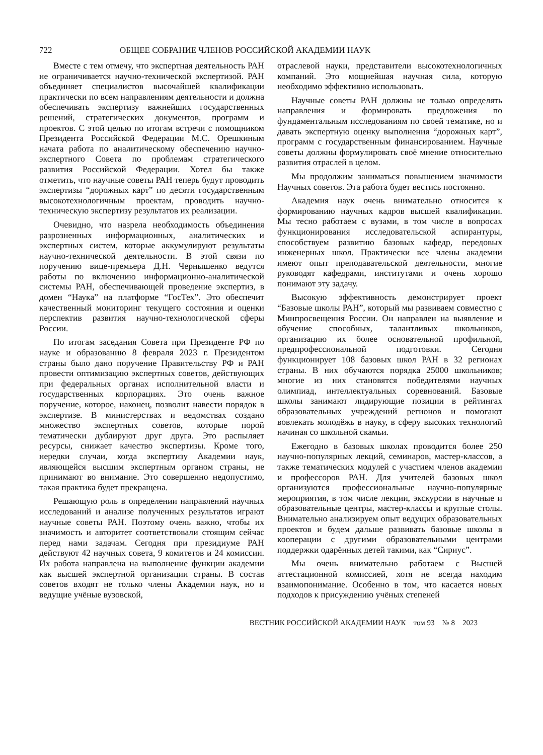722 ОБЩЕЕ СОБРАНИЕ ЧЛЕНОВ РОССИЙСКОЙ АКАДЕМИИ НАУК
Вместе с тем отмечу, что экспертная деятельность РАН не ограничивается научно-технической экспертизой. РАН объединяет специалистов высочайшей квалификации практически по всем направлениям деятельности и должна обеспечивать экспертизу важнейших государственных решений, стратегических документов, программ и проектов. С этой целью по итогам встречи с помощником Президента Российской Федерации М.С. Орешкиным начата работа по аналитическому обеспечению научно-экспертного Совета по проблемам стратегического развития Российской Федерации. Хотел бы также отметить, что научные советы РАН теперь будут проводить экспертизы “дорожных карт” по десяти государственным высокотехнологичным проектам, проводить научно-техническую экспертизу результатов их реализации.
Очевидно, что назрела необходимость объединения разрозненных информационных, аналитических и экспертных систем, которые аккумулируют результаты научно-технической деятельности. В этой связи по поручению вице-премьера Д.Н. Чернышенко ведутся работы по включению информационно-аналитической системы РАН, обеспечивающей проведение экспертиз, в домен “Наука” на платформе “ГосТех”. Это обеспечит качественный мониторинг текущего состояния и оценки перспектив развития научно-технологической сферы России.
По итогам заседания Совета при Президенте РФ по науке и образованию 8 февраля 2023 г. Президентом страны было дано поручение Правительству РФ и РАН провести оптимизацию экспертных советов, действующих при федеральных органах исполнительной власти и государственных корпорациях. Это очень важное поручение, которое, наконец, позволит навести порядок в экспертизе. В министерствах и ведомствах создано множество экспертных советов, которые порой тематически дублируют друг друга. Это распыляет ресурсы, снижает качество экспертизы. Кроме того, нередки случаи, когда экспертизу Академии наук, являющейся высшим экспертным органом страны, не принимают во внимание. Это совершенно недопустимо, такая практика будет прекращена.
Решающую роль в определении направлений научных исследований и анализе полученных результатов играют научные советы РАН. Поэтому очень важно, чтобы их значимость и авторитет соответствовали стоящим сейчас перед нами задачам. Сегодня при президиуме РАН действуют 42 научных совета, 9 комитетов и 24 комиссии. Их работа направлена на выполнение функции академии как высшей экспертной организации страны. В состав советов входят не только члены Академии наук, но и ведущие учёные вузовской,
отраслевой науки, представители высокотехнологичных компаний. Это мощнейшая научная сила, которую необходимо эффективно использовать.
Научные советы РАН должны не только определять направления и формировать предложения по фундаментальным исследованиям по своей тематике, но и давать экспертную оценку выполнения “дорожных карт”, программ с государственным финансированием. Научные советы должны формулировать своё мнение относительно развития отраслей в целом.
Мы продолжим заниматься повышением значимости Научных советов. Эта работа будет вестись постоянно.
Академия наук очень внимательно относится к формированию научных кадров высшей квалификации. Мы тесно работаем с вузами, в том числе в вопросах функционирования исследовательской аспирантуры, способствуем развитию базовых кафедр, передовых инженерных школ. Практически все члены академии имеют опыт преподавательской деятельности, многие руководят кафедрами, институтами и очень хорошо понимают эту задачу.
Высокую эффективность демонстрирует проект “Базовые школы РАН”, который мы развиваем совместно с Минпросвещения России. Он направлен на выявление и обучение способных, талантливых школьников, организацию их более основательной профильной, предпрофессиональной подготовки. Сегодня функционирует 108 базовых школ РАН в 32 регионах страны. В них обучаются порядка 25000 школьников; многие из них становятся победителями научных олимпиад, интеллектуальных соревнований. Базовые школы занимают лидирующие позиции в рейтингах образовательных учреждений регионов и помогают вовлекать молодёжь в науку, в сферу высоких технологий начиная со школьной скамьи.
Ежегодно в базовых школах проводится более 250 научно-популярных лекций, семинаров, мастер-классов, а также тематических модулей с участием членов академии и профессоров РАН. Для учителей базовых школ организуются профессиональные научно-популярные мероприятия, в том числе лекции, экскурсии в научные и образовательные центры, мастер-классы и круглые столы. Внимательно анализируем опыт ведущих образовательных проектов и будем дальше развивать базовые школы в кооперации с другими образовательными центрами поддержки одарённых детей такими, как “Сириус”.
Мы очень внимательно работаем с Высшей аттестационной комиссией, хотя не всегда находим взаимопонимание. Особенно в том, что касается новых подходов к присуждению учёных степеней
ВЕСТНИК РОССИЙСКОЙ АКАДЕМИИ НАУК том 93 № 8 2023